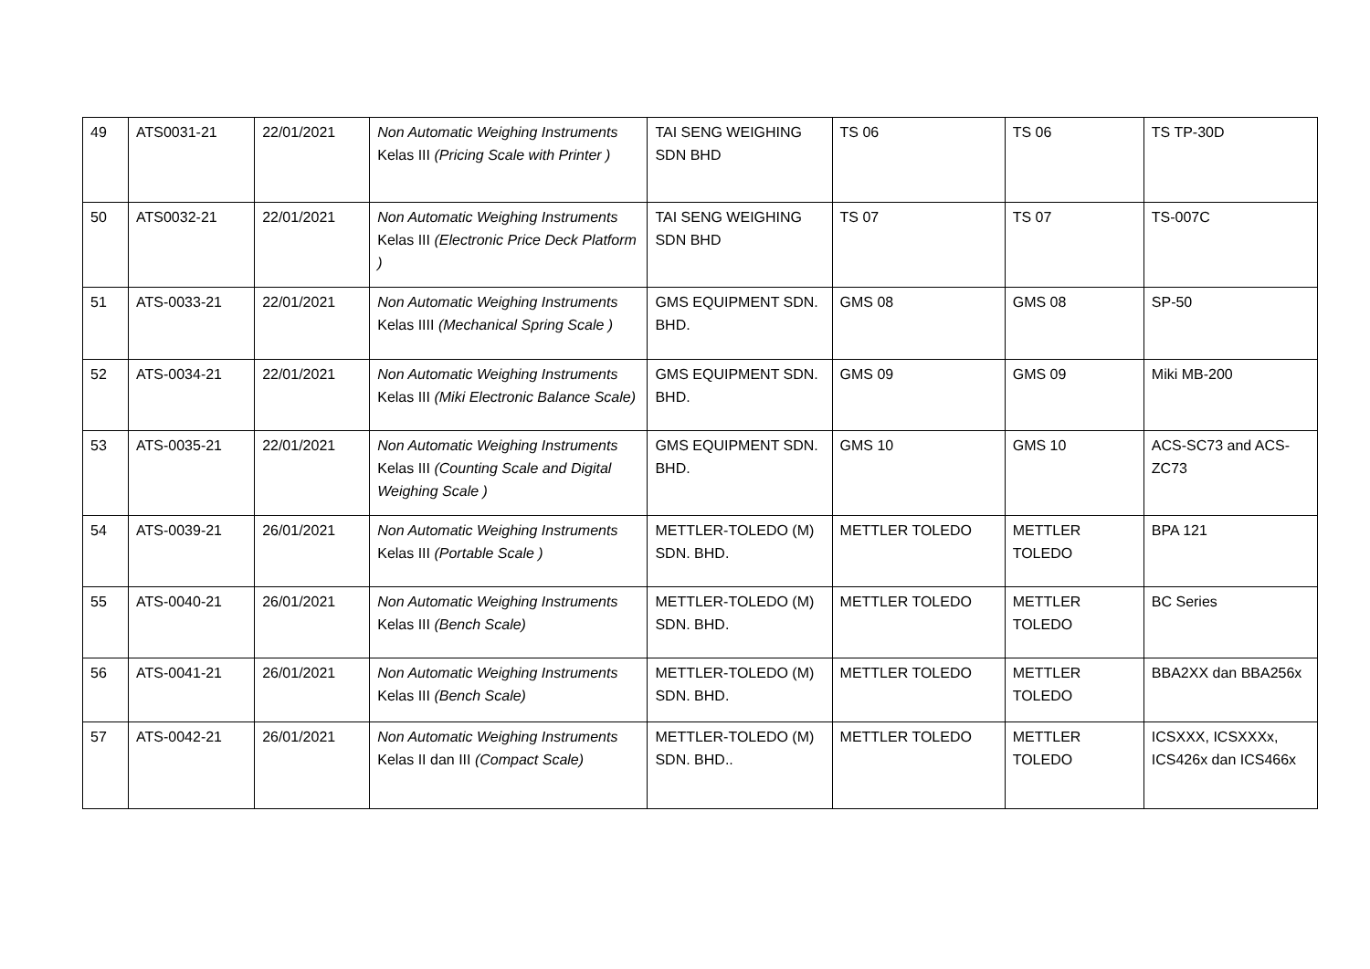| 49 | ATS0031-21 | 22/01/2021 | Non Automatic Weighing Instruments Kelas III (Pricing Scale with Printer ) | TAI SENG WEIGHING SDN BHD | TS 06 | TS 06 | TS TP-30D |
| 50 | ATS0032-21 | 22/01/2021 | Non Automatic Weighing Instruments Kelas III (Electronic Price Deck Platform ) | TAI SENG WEIGHING SDN BHD | TS 07 | TS 07 | TS-007C |
| 51 | ATS-0033-21 | 22/01/2021 | Non Automatic Weighing Instruments Kelas IIII (Mechanical Spring Scale ) | GMS EQUIPMENT SDN. BHD. | GMS 08 | GMS 08 | SP-50 |
| 52 | ATS-0034-21 | 22/01/2021 | Non Automatic Weighing Instruments Kelas III (Miki Electronic Balance Scale) | GMS EQUIPMENT SDN. BHD. | GMS 09 | GMS 09 | Miki MB-200 |
| 53 | ATS-0035-21 | 22/01/2021 | Non Automatic Weighing Instruments Kelas III (Counting Scale and Digital Weighing Scale ) | GMS EQUIPMENT SDN. BHD. | GMS 10 | GMS 10 | ACS-SC73 and ACS-ZC73 |
| 54 | ATS-0039-21 | 26/01/2021 | Non Automatic Weighing Instruments Kelas III (Portable Scale ) | METTLER-TOLEDO (M) SDN. BHD. | METTLER TOLEDO | METTLER TOLEDO | BPA 121 |
| 55 | ATS-0040-21 | 26/01/2021 | Non Automatic Weighing Instruments Kelas III (Bench Scale) | METTLER-TOLEDO (M) SDN. BHD. | METTLER TOLEDO | METTLER TOLEDO | BC Series |
| 56 | ATS-0041-21 | 26/01/2021 | Non Automatic Weighing Instruments Kelas III (Bench Scale) | METTLER-TOLEDO (M) SDN. BHD. | METTLER TOLEDO | METTLER TOLEDO | BBA2XX dan BBA256x |
| 57 | ATS-0042-21 | 26/01/2021 | Non Automatic Weighing Instruments Kelas II dan III (Compact Scale) | METTLER-TOLEDO (M) SDN. BHD.. | METTLER TOLEDO | METTLER TOLEDO | ICSXXX, ICSXXXx, ICS426x dan ICS466x |